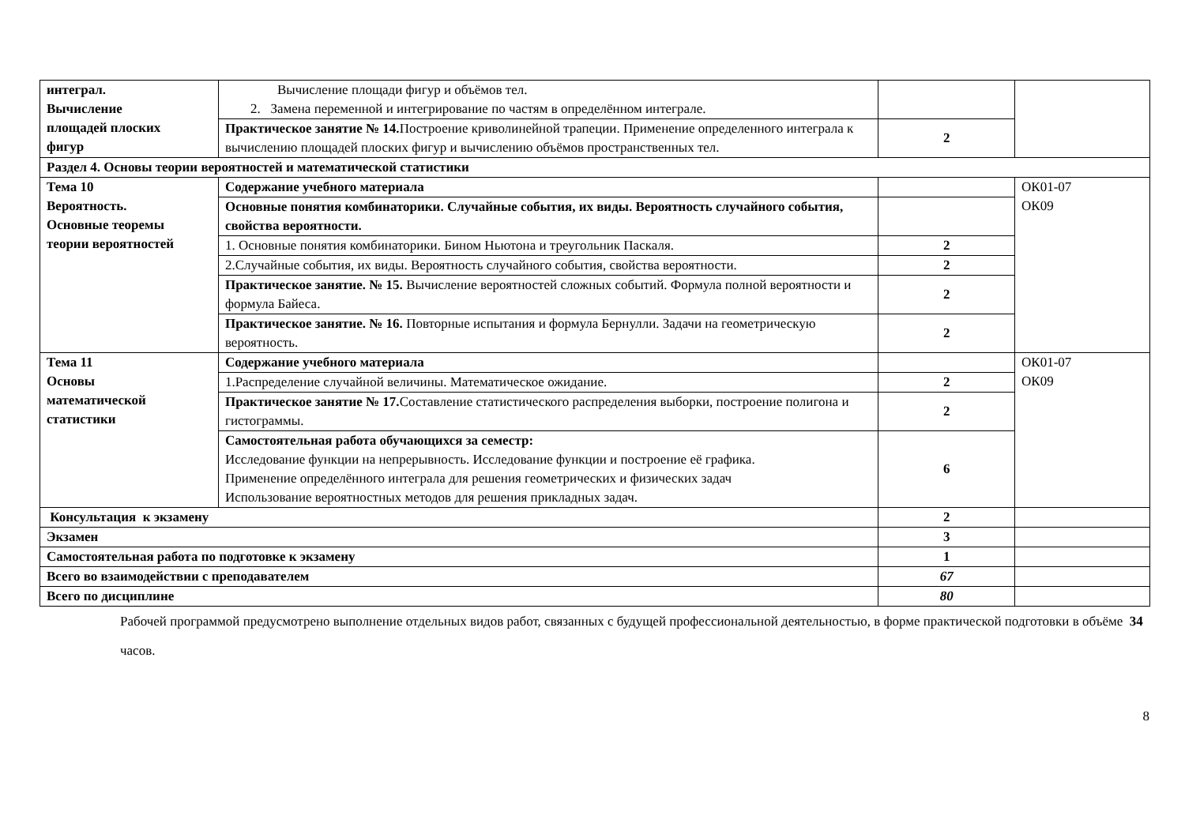| интеграл. Вычисление площадей плоских фигур | Вычисление площади фигур и объёмов тел. 2. Замена переменной и интегрирование по частям в определённом интеграле. | | |
| | Практическое занятие № 14. Построение криволинейной трапеции. Применение определенного интеграла к вычислению площадей плоских фигур и вычислению объёмов пространственных тел. | 2 | |
| Раздел 4. Основы теории вероятностей и математической статистики | | | |
| Тема 10 Вероятность. Основные теоремы теории вероятностей | Содержание учебного материала | | ОК01-07 ОК09 |
| | Основные понятия комбинаторики. Случайные события, их виды. Вероятность случайного события, свойства вероятности. | | |
| | 1. Основные понятия комбинаторики. Бином Ньютона и треугольник Паскаля. | 2 | |
| | 2.Случайные события, их виды. Вероятность случайного события, свойства вероятности. | 2 | |
| | Практическое занятие. № 15. Вычисление вероятностей сложных событий. Формула полной вероятности и формула Байеса. | 2 | |
| | Практическое занятие. № 16. Повторные испытания и формула Бернулли. Задачи на геометрическую вероятность. | 2 | |
| Тема 11 Основы математической статистики | Содержание учебного материала | | ОК01-07 ОК09 |
| | 1.Распределение случайной величины. Математическое ожидание. | 2 | |
| | Практическое занятие № 17. Составление статистического распределения выборки, построение полигона и гистограммы. | 2 | |
| | Самостоятельная работа обучающихся за семестр: Исследование функции на непрерывность. Исследование функции и построение её графика. Применение определённого интеграла для решения геометрических и физических задач Использование вероятностных методов для решения прикладных задач. | 6 | |
| Консультация к экзамену | | 2 | |
| Экзамен | | 3 | |
| Самостоятельная работа по подготовке к экзамену | | 1 | |
| Всего во взаимодействии с преподавателем | | 67 | |
| Всего по дисциплине | | 80 | |
Рабочей программой предусмотрено выполнение отдельных видов работ, связанных с будущей профессиональной деятельностью, в форме практической подготовки в объёме 34 часов.
8